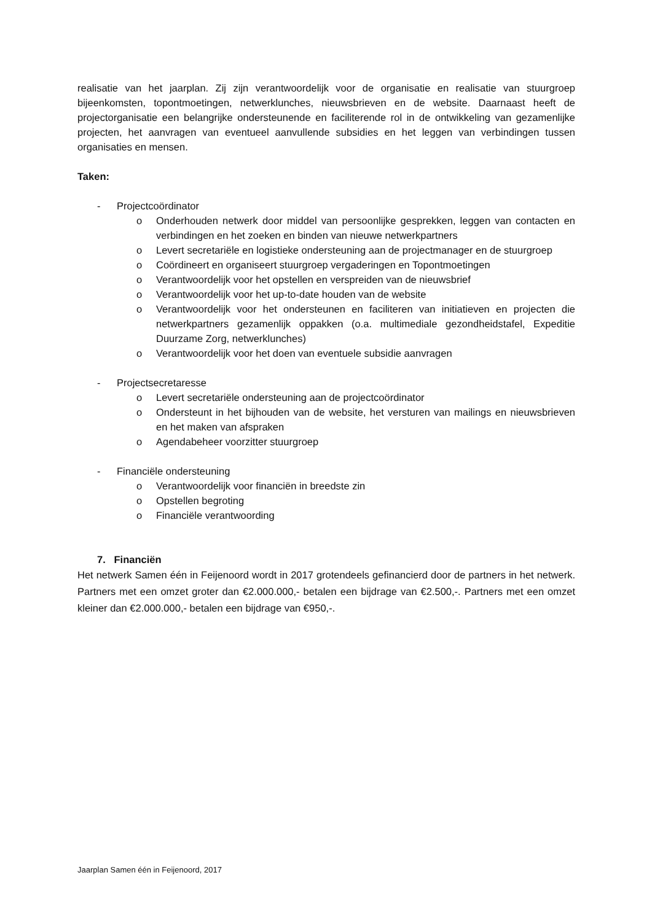realisatie van het jaarplan. Zij zijn verantwoordelijk voor de organisatie en realisatie van stuurgroep bijeenkomsten, topontmoetingen, netwerklunches, nieuwsbrieven en de website. Daarnaast heeft de projectorganisatie een belangrijke ondersteunende en faciliterende rol in de ontwikkeling van gezamenlijke projecten, het aanvragen van eventueel aanvullende subsidies en het leggen van verbindingen tussen organisaties en mensen.
Taken:
- Projectcoördinator
o Onderhouden netwerk door middel van persoonlijke gesprekken, leggen van contacten en verbindingen en het zoeken en binden van nieuwe netwerkpartners
o Levert secretariële en logistieke ondersteuning aan de projectmanager en de stuurgroep
o Coördineert en organiseert stuurgroep vergaderingen en Topontmoetingen
o Verantwoordelijk voor het opstellen en verspreiden van de nieuwsbrief
o Verantwoordelijk voor het up-to-date houden van de website
o Verantwoordelijk voor het ondersteunen en faciliteren van initiatieven en projecten die netwerkpartners gezamenlijk oppakken (o.a. multimediale gezondheidstafel, Expeditie Duurzame Zorg, netwerklunches)
o Verantwoordelijk voor het doen van eventuele subsidie aanvragen
- Projectsecretaresse
o Levert secretariële ondersteuning aan de projectcoördinator
o Ondersteunt in het bijhouden van de website, het versturen van mailings en nieuwsbrieven en het maken van afspraken
o Agendabeheer voorzitter stuurgroep
- Financiële ondersteuning
o Verantwoordelijk voor financiën in breedste zin
o Opstellen begroting
o Financiële verantwoording
7. Financiën
Het netwerk Samen één in Feijenoord wordt in 2017 grotendeels gefinancierd door de partners in het netwerk. Partners met een omzet groter dan €2.000.000,- betalen een bijdrage van €2.500,-. Partners met een omzet kleiner dan €2.000.000,- betalen een bijdrage van €950,-.
Jaarplan Samen één in Feijenoord, 2017